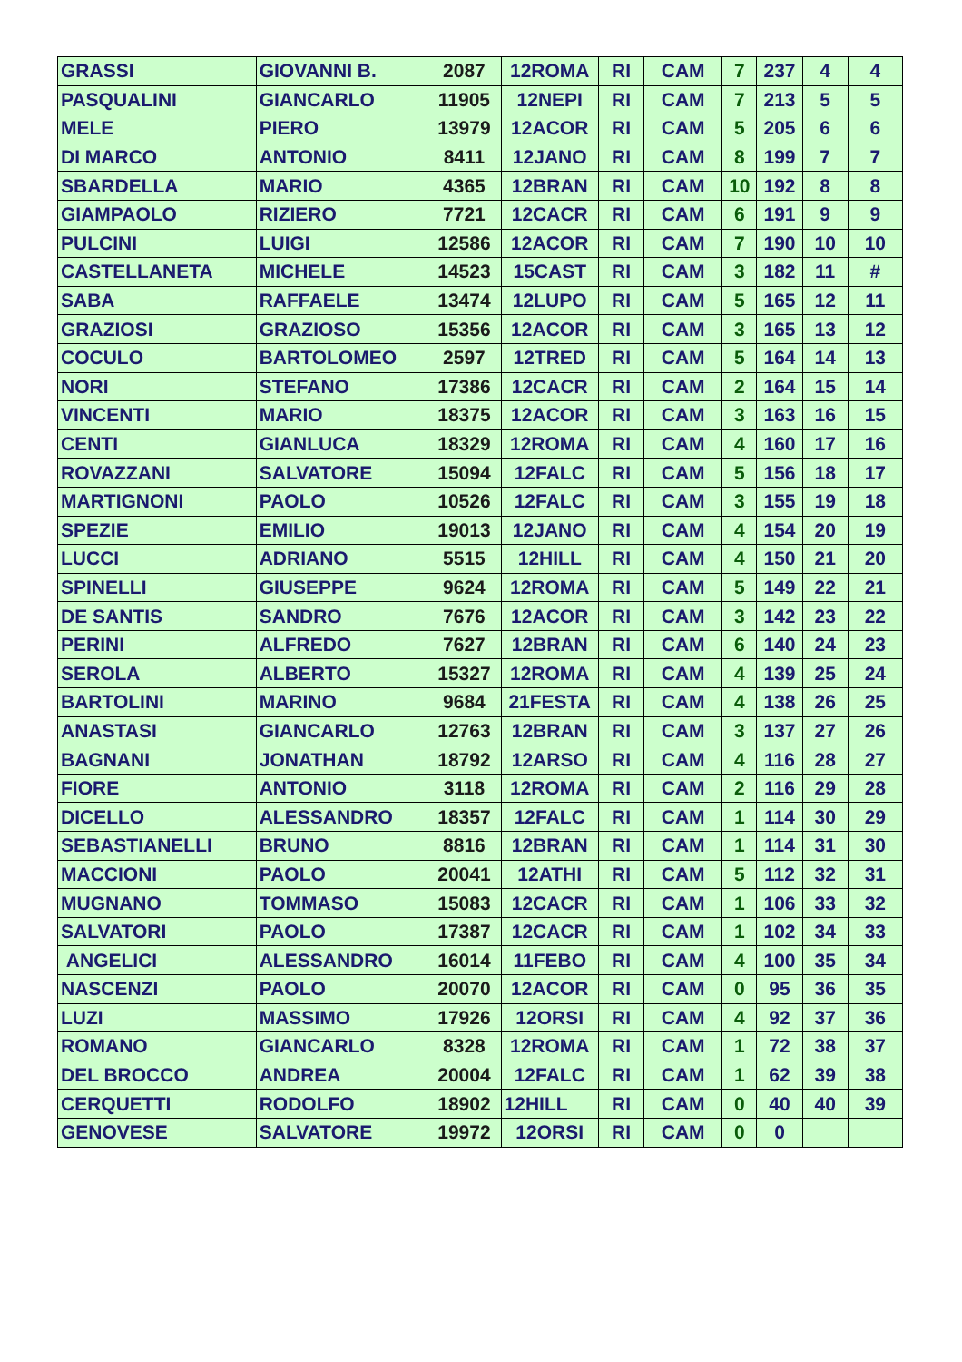| GRASSI | GIOVANNI B. | 2087 | 12ROMA | RI | CAM | 7 | 237 | 4 | 4 |
| PASQUALINI | GIANCARLO | 11905 | 12NEPI | RI | CAM | 7 | 213 | 5 | 5 |
| MELE | PIERO | 13979 | 12ACOR | RI | CAM | 5 | 205 | 6 | 6 |
| DI MARCO | ANTONIO | 8411 | 12JANO | RI | CAM | 8 | 199 | 7 | 7 |
| SBARDELLA | MARIO | 4365 | 12BRAN | RI | CAM | 10 | 192 | 8 | 8 |
| GIAMPAOLO | RIZIERO | 7721 | 12CACR | RI | CAM | 6 | 191 | 9 | 9 |
| PULCINI | LUIGI | 12586 | 12ACOR | RI | CAM | 7 | 190 | 10 | 10 |
| CASTELLANETA | MICHELE | 14523 | 15CAST | RI | CAM | 3 | 182 | 11 | # |
| SABA | RAFFAELE | 13474 | 12LUPO | RI | CAM | 5 | 165 | 12 | 11 |
| GRAZIOSI | GRAZIOSO | 15356 | 12ACOR | RI | CAM | 3 | 165 | 13 | 12 |
| COCULO | BARTOLOMEO | 2597 | 12TRED | RI | CAM | 5 | 164 | 14 | 13 |
| NORI | STEFANO | 17386 | 12CACR | RI | CAM | 2 | 164 | 15 | 14 |
| VINCENTI | MARIO | 18375 | 12ACOR | RI | CAM | 3 | 163 | 16 | 15 |
| CENTI | GIANLUCA | 18329 | 12ROMA | RI | CAM | 4 | 160 | 17 | 16 |
| ROVAZZANI | SALVATORE | 15094 | 12FALC | RI | CAM | 5 | 156 | 18 | 17 |
| MARTIGNONI | PAOLO | 10526 | 12FALC | RI | CAM | 3 | 155 | 19 | 18 |
| SPEZIE | EMILIO | 19013 | 12JANO | RI | CAM | 4 | 154 | 20 | 19 |
| LUCCI | ADRIANO | 5515 | 12HILL | RI | CAM | 4 | 150 | 21 | 20 |
| SPINELLI | GIUSEPPE | 9624 | 12ROMA | RI | CAM | 5 | 149 | 22 | 21 |
| DE SANTIS | SANDRO | 7676 | 12ACOR | RI | CAM | 3 | 142 | 23 | 22 |
| PERINI | ALFREDO | 7627 | 12BRAN | RI | CAM | 6 | 140 | 24 | 23 |
| SEROLA | ALBERTO | 15327 | 12ROMA | RI | CAM | 4 | 139 | 25 | 24 |
| BARTOLINI | MARINO | 9684 | 21FESTA | RI | CAM | 4 | 138 | 26 | 25 |
| ANASTASI | GIANCARLO | 12763 | 12BRAN | RI | CAM | 3 | 137 | 27 | 26 |
| BAGNANI | JONATHAN | 18792 | 12ARSO | RI | CAM | 4 | 116 | 28 | 27 |
| FIORE | ANTONIO | 3118 | 12ROMA | RI | CAM | 2 | 116 | 29 | 28 |
| DICELLO | ALESSANDRO | 18357 | 12FALC | RI | CAM | 1 | 114 | 30 | 29 |
| SEBASTIANELLI | BRUNO | 8816 | 12BRAN | RI | CAM | 1 | 114 | 31 | 30 |
| MACCIONI | PAOLO | 20041 | 12ATHI | RI | CAM | 5 | 112 | 32 | 31 |
| MUGNANO | TOMMASO | 15083 | 12CACR | RI | CAM | 1 | 106 | 33 | 32 |
| SALVATORI | PAOLO | 17387 | 12CACR | RI | CAM | 1 | 102 | 34 | 33 |
| ANGELICI | ALESSANDRO | 16014 | 11FEBO | RI | CAM | 4 | 100 | 35 | 34 |
| NASCENZI | PAOLO | 20070 | 12ACOR | RI | CAM | 0 | 95 | 36 | 35 |
| LUZI | MASSIMO | 17926 | 12ORSI | RI | CAM | 4 | 92 | 37 | 36 |
| ROMANO | GIANCARLO | 8328 | 12ROMA | RI | CAM | 1 | 72 | 38 | 37 |
| DEL BROCCO | ANDREA | 20004 | 12FALC | RI | CAM | 1 | 62 | 39 | 38 |
| CERQUETTI | RODOLFO | 18902 | 12HILL | RI | CAM | 0 | 40 | 40 | 39 |
| GENOVESE | SALVATORE | 19972 | 12ORSI | RI | CAM | 0 | 0 | | |